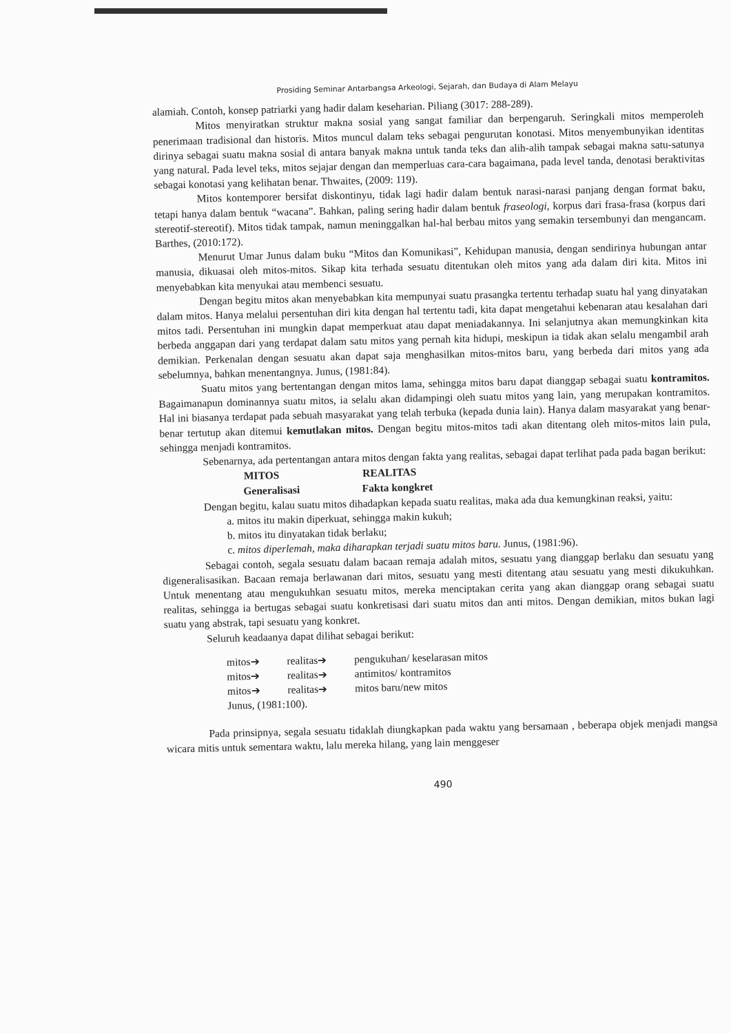Prosiding Seminar Antarbangsa Arkeologi, Sejarah, dan Budaya di Alam Melayu
alamiah. Contoh, konsep patriarki yang hadir dalam keseharian. Piliang (3017: 288-289).
Mitos menyiratkan struktur makna sosial yang sangat familiar dan berpengaruh. Seringkali mitos memperoleh penerimaan tradisional dan historis. Mitos muncul dalam teks sebagai pengurutan konotasi. Mitos menyembunyikan identitas dirinya sebagai suatu makna sosial di antara banyak makna untuk tanda teks dan alih-alih tampak sebagai makna satu-satunya yang natural. Pada level teks, mitos sejajar dengan dan memperluas cara-cara bagaimana, pada level tanda, denotasi beraktivitas sebagai konotasi yang kelihatan benar. Thwaites, (2009: 119).
Mitos kontemporer bersifat diskontinyu, tidak lagi hadir dalam bentuk narasi-narasi panjang dengan format baku, tetapi hanya dalam bentuk “wacana”. Bahkan, paling sering hadir dalam bentuk fraseologi, korpus dari frasa-frasa (korpus dari stereotif-stereotif). Mitos tidak tampak, namun meninggalkan hal-hal berbau mitos yang semakin tersembunyi dan mengancam. Barthes, (2010:172).
Menurut Umar Junus dalam buku “Mitos dan Komunikasi”, Kehidupan manusia, dengan sendirinya hubungan antar manusia, dikuasai oleh mitos-mitos. Sikap kita terhada sesuatu ditentukan oleh mitos yang ada dalam diri kita. Mitos ini menyebabkan kita menyukai atau membenci sesuatu.
Dengan begitu mitos akan menyebabkan kita mempunyai suatu prasangka tertentu terhadap suatu hal yang dinyatakan dalam mitos. Hanya melalui persentuhan diri kita dengan hal tertentu tadi, kita dapat mengetahui kebenaran atau kesalahan dari mitos tadi. Persentuhan ini mungkin dapat memperkuat atau dapat meniadakannya. Ini selanjutnya akan memungkinkan kita berbeda anggapan dari yang terdapat dalam satu mitos yang pernah kita hidupi, meskipun ia tidak akan selalu mengambil arah demikian. Perkenalan dengan sesuatu akan dapat saja menghasilkan mitos-mitos baru, yang berbeda dari mitos yang ada sebelumnya, bahkan menentangnya. Junus, (1981:84).
Suatu mitos yang bertentangan dengan mitos lama, sehingga mitos baru dapat dianggap sebagai suatu kontramitos. Bagaimanapun dominannya suatu mitos, ia selalu akan didampingi oleh suatu mitos yang lain, yang merupakan kontramitos. Hal ini biasanya terdapat pada sebuah masyarakat yang telah terbuka (kepada dunia lain). Hanya dalam masyarakat yang benar- benar tertutup akan ditemui kemutlakan mitos. Dengan begitu mitos-mitos tadi akan ditentang oleh mitos-mitos lain pula, sehingga menjadi kontramitos.
Sebenarnya, ada pertentangan antara mitos dengan fakta yang realitas, sebagai dapat terlihat pada pada bagan berikut:
| MITOS | REALITAS |
| --- | --- |
| Generalisasi | Fakta kongkret |
Dengan begitu, kalau suatu mitos dihadapkan kepada suatu realitas, maka ada dua kemungkinan reaksi, yaitu:
a. mitos itu makin diperkuat, sehingga makin kukuh;
b. mitos itu dinyatakan tidak berlaku;
c. mitos diperlemah, maka diharapkan terjadi suatu mitos baru. Junus, (1981:96).
Sebagai contoh, segala sesuatu dalam bacaan remaja adalah mitos, sesuatu yang dianggap berlaku dan sesuatu yang digeneralisasikan. Bacaan remaja berlawanan dari mitos, sesuatu yang mesti ditentang atau sesuatu yang mesti dikukuhkan. Untuk menentang atau mengukuhkan sesuatu mitos, mereka menciptakan cerita yang akan dianggap orang sebagai suatu realitas, sehingga ia bertugas sebagai suatu konkretisasi dari suatu mitos dan anti mitos. Dengan demikian, mitos bukan lagi suatu yang abstrak, tapi sesuatu yang konkret.
Seluruh keadaanya dapat dilihat sebagai berikut:
| mitos➔ | realitas➔ | pengukuhan/ keselarasan mitos |
| mitos➔ | realitas➔ | antimitos/ kontramitos |
| mitos➔ | realitas➔ | mitos baru/new mitos |
Junus, (1981:100).
Pada prinsipnya, segala sesuatu tidaklah diungkapkan pada waktu yang bersamaan , beberapa objek menjadi mangsa wicara mitis untuk sementara waktu, lalu mereka hilang, yang lain menggeser
490